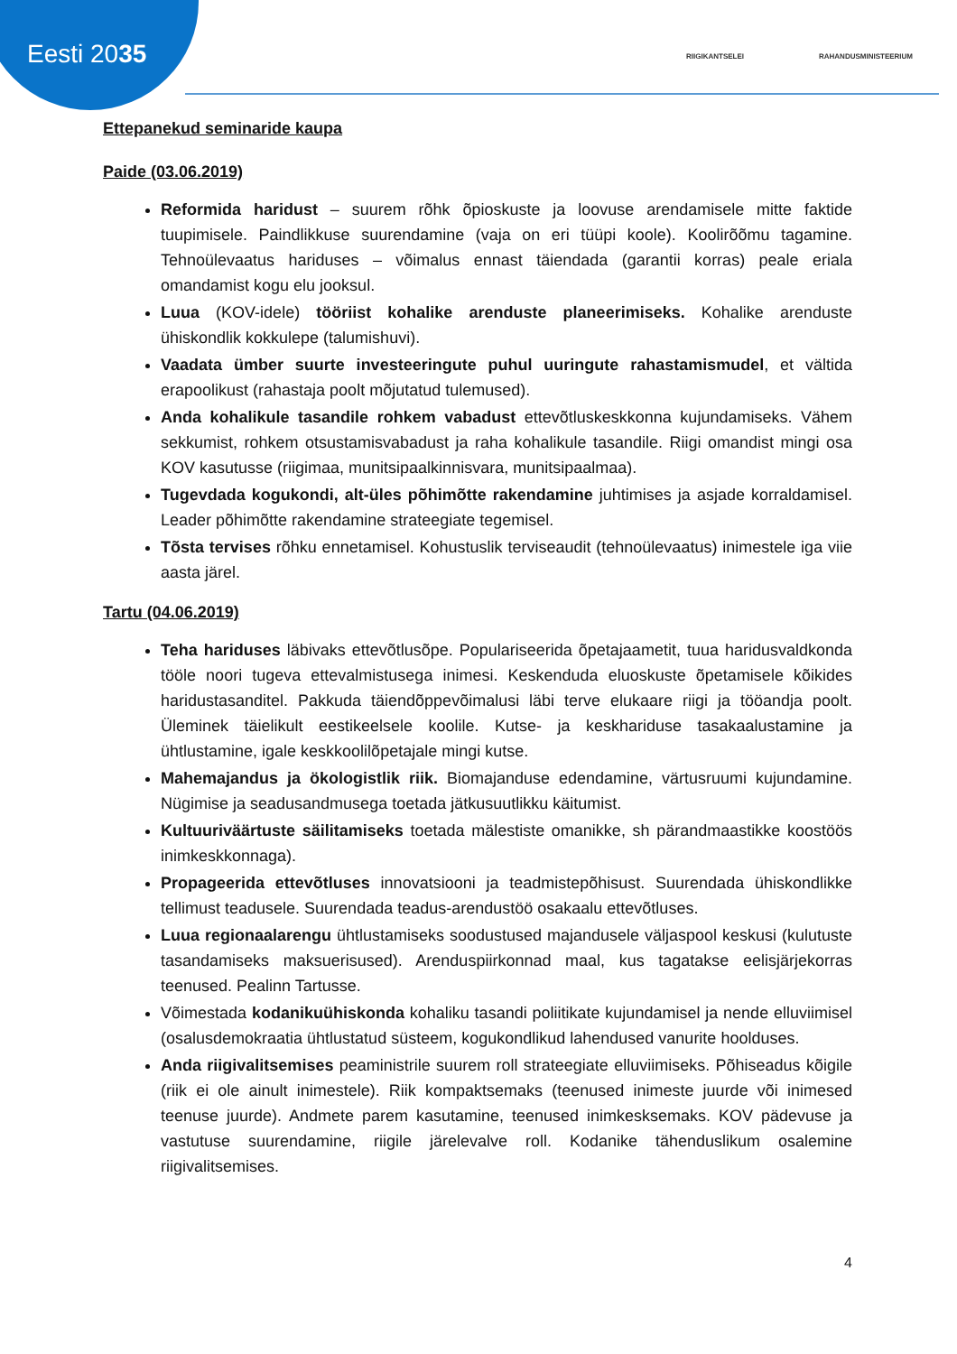Eesti 2035 RIIGIKANTSELEI RAHANDUSMINISTEERIUM
Ettepanekud seminaride kaupa
Paide (03.06.2019)
Reformida haridust – suurem rõhk õpioskuste ja loovuse arendamisele mitte faktide tuupimisele. Paindlikkuse suurendamine (vaja on eri tüüpi koole). Koolirõõmu tagamine. Tehnoülevaatus hariduses – võimalus ennast täiendada (garantii korras) peale eriala omandamist kogu elu jooksul.
Luua (KOV-idele) tööriist kohalike arenduste planeerimiseks. Kohalike arenduste ühiskondlik kokkulepe (talumishuvi).
Vaadata ümber suurte investeeringute puhul uuringute rahastamismudel, et vältida erapoolikust (rahastaja poolt mõjutatud tulemused).
Anda kohalikule tasandile rohkem vabadust ettevõtluskeskkonna kujundamiseks. Vähem sekkumist, rohkem otsustamisvabadust ja raha kohalikule tasandile. Riigi omandist mingi osa KOV kasutusse (riigimaa, munitsipaalkinnisvara, munitsipaalmaa).
Tugevdada kogukondi, alt-üles põhimõtte rakendamine juhtimises ja asjade korraldamisel. Leader põhimõtte rakendamine strateegiate tegemisel.
Tõsta tervises rõhku ennetamisel. Kohustuslik terviseaudit (tehnoülevaatus) inimestele iga viie aasta järel.
Tartu (04.06.2019)
Teha hariduses läbivaks ettevõtlusõpe. Populariseerida õpetajaametit, tuua haridusvaldkonda tööle noori tugeva ettevalmistusega inimesi. Keskenduda eluoskuste õpetamisele kõikides haridustasanditel. Pakkuda täiendõppevõimalusi läbi terve elukaare riigi ja tööandja poolt. Üleminek täielikult eestikeelsele koolile. Kutse- ja keskhariduse tasakaalustamine ja ühtlustamine, igale keskkoolilõpetajale mingi kutse.
Mahemajandus ja ökologistlik riik. Biomajanduse edendamine, värtusruumi kujundamine. Nügimise ja seadusandmusega toetada jätkusuutlikku käitumist.
Kultuuriväärtuste säilitamiseks toetada mälestiste omanikke, sh pärandmaastikke koostöös inimkeskkonnaga).
Propageerida ettevõtluses innovatsiooni ja teadmistepõhisust. Suurendada ühiskondlikke tellimust teadusele. Suurendada teadus-arendustöö osakaalu ettevõtluses.
Luua regionaalarengu ühtlustamiseks soodustused majandusele väljaspool keskusi (kulutuste tasandamiseks maksuerisused). Arenduspiirkonnad maal, kus tagatakse eelisjärjekorras teenused. Pealinn Tartusse.
Võimestada kodanikuühiskonda kohaliku tasandi poliitikate kujundamisel ja nende elluviimisel (osalusdemokraatia ühtlustatud süsteem, kogukondlikud lahendused vanurite hoolduses.
Anda riigivalitsemises peaministrile suurem roll strateegiate elluviimiseks. Põhiseadus kõigile (riik ei ole ainult inimestele). Riik kompaktsemaks (teenused inimeste juurde või inimesed teenuse juurde). Andmete parem kasutamine, teenused inimkesksemaks. KOV pädevuse ja vastutuse suurendamine, riigile järelevalve roll. Kodanike tähenduslikum osalemine riigivalitsemises.
4